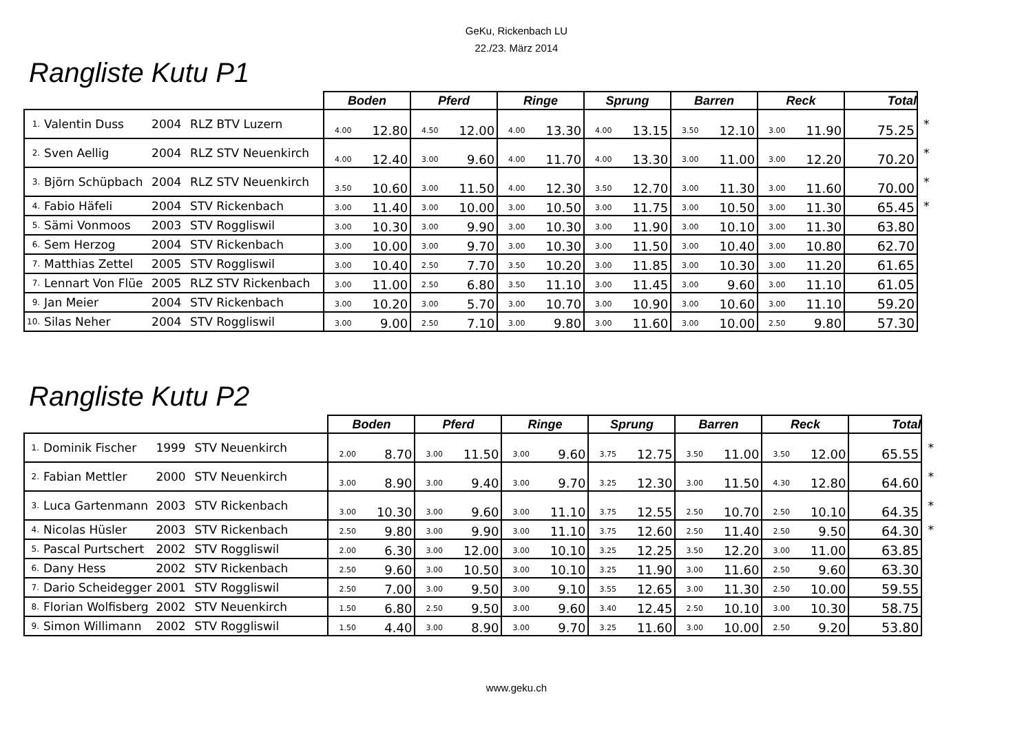GeKu, Rickenbach LU
22./23. März 2014
Rangliste Kutu P1
| | | | | Boden | | Pferd | | Ringe | | Sprung | | Barren | | Reck | | Total | |
| --- | --- | --- | --- | --- | --- | --- | --- | --- | --- | --- | --- | --- | --- | --- | --- | --- | --- |
| 1. | Valentin Duss | 2004 | RLZ BTV Luzern | 4.00 | 12.80 | 4.50 | 12.00 | 4.00 | 13.30 | 4.00 | 13.15 | 3.50 | 12.10 | 3.00 | 11.90 | 75.25 | * |
| 2. | Sven Aellig | 2004 | RLZ STV Neuenkirch | 4.00 | 12.40 | 3.00 | 9.60 | 4.00 | 11.70 | 4.00 | 13.30 | 3.00 | 11.00 | 3.00 | 12.20 | 70.20 | * |
| 3. | Björn Schüpbach | 2004 | RLZ STV Neuenkirch | 3.50 | 10.60 | 3.00 | 11.50 | 4.00 | 12.30 | 3.50 | 12.70 | 3.00 | 11.30 | 3.00 | 11.60 | 70.00 | * |
| 4. | Fabio Häfeli | 2004 | STV Rickenbach | 3.00 | 11.40 | 3.00 | 10.00 | 3.00 | 10.50 | 3.00 | 11.75 | 3.00 | 10.50 | 3.00 | 11.30 | 65.45 | * |
| 5. | Sämi Vonmoos | 2003 | STV Roggliswil | 3.00 | 10.30 | 3.00 | 9.90 | 3.00 | 10.30 | 3.00 | 11.90 | 3.00 | 10.10 | 3.00 | 11.30 | 63.80 | |
| 6. | Sem Herzog | 2004 | STV Rickenbach | 3.00 | 10.00 | 3.00 | 9.70 | 3.00 | 10.30 | 3.00 | 11.50 | 3.00 | 10.40 | 3.00 | 10.80 | 62.70 | |
| 7. | Matthias Zettel | 2005 | STV Roggliswil | 3.00 | 10.40 | 2.50 | 7.70 | 3.50 | 10.20 | 3.00 | 11.85 | 3.00 | 10.30 | 3.00 | 11.20 | 61.65 | |
| 7. | Lennart Von Flüe | 2005 | RLZ STV Rickenbach | 3.00 | 11.00 | 2.50 | 6.80 | 3.50 | 11.10 | 3.00 | 11.45 | 3.00 | 9.60 | 3.00 | 11.10 | 61.05 | |
| 9. | Jan Meier | 2004 | STV Rickenbach | 3.00 | 10.20 | 3.00 | 5.70 | 3.00 | 10.70 | 3.00 | 10.90 | 3.00 | 10.60 | 3.00 | 11.10 | 59.20 | |
| 10. | Silas Neher | 2004 | STV Roggliswil | 3.00 | 9.00 | 2.50 | 7.10 | 3.00 | 9.80 | 3.00 | 11.60 | 3.00 | 10.00 | 2.50 | 9.80 | 57.30 | |
Rangliste Kutu P2
| | | | | Boden | | Pferd | | Ringe | | Sprung | | Barren | | Reck | | Total | |
| --- | --- | --- | --- | --- | --- | --- | --- | --- | --- | --- | --- | --- | --- | --- | --- | --- | --- |
| 1. | Dominik Fischer | 1999 | STV Neuenkirch | 2.00 | 8.70 | 3.00 | 11.50 | 3.00 | 9.60 | 3.75 | 12.75 | 3.50 | 11.00 | 3.50 | 12.00 | 65.55 | * |
| 2. | Fabian Mettler | 2000 | STV Neuenkirch | 3.00 | 8.90 | 3.00 | 9.40 | 3.00 | 9.70 | 3.25 | 12.30 | 3.00 | 11.50 | 4.30 | 12.80 | 64.60 | * |
| 3. | Luca Gartenmann | 2003 | STV Rickenbach | 3.00 | 10.30 | 3.00 | 9.60 | 3.00 | 11.10 | 3.75 | 12.55 | 2.50 | 10.70 | 2.50 | 10.10 | 64.35 | * |
| 4. | Nicolas Hüsler | 2003 | STV Rickenbach | 2.50 | 9.80 | 3.00 | 9.90 | 3.00 | 11.10 | 3.75 | 12.60 | 2.50 | 11.40 | 2.50 | 9.50 | 64.30 | * |
| 5. | Pascal Purtschert | 2002 | STV Roggliswil | 2.00 | 6.30 | 3.00 | 12.00 | 3.00 | 10.10 | 3.25 | 12.25 | 3.50 | 12.20 | 3.00 | 11.00 | 63.85 | |
| 6. | Dany Hess | 2002 | STV Rickenbach | 2.50 | 9.60 | 3.00 | 10.50 | 3.00 | 10.10 | 3.25 | 11.90 | 3.00 | 11.60 | 2.50 | 9.60 | 63.30 | |
| 7. | Dario Scheidegger | 2001 | STV Roggliswil | 2.50 | 7.00 | 3.00 | 9.50 | 3.00 | 9.10 | 3.55 | 12.65 | 3.00 | 11.30 | 2.50 | 10.00 | 59.55 | |
| 8. | Florian Wolfisberg | 2002 | STV Neuenkirch | 1.50 | 6.80 | 2.50 | 9.50 | 3.00 | 9.60 | 3.40 | 12.45 | 2.50 | 10.10 | 3.00 | 10.30 | 58.75 | |
| 9. | Simon Willimann | 2002 | STV Roggliswil | 1.50 | 4.40 | 3.00 | 8.90 | 3.00 | 9.70 | 3.25 | 11.60 | 3.00 | 10.00 | 2.50 | 9.20 | 53.80 | |
www.geku.ch